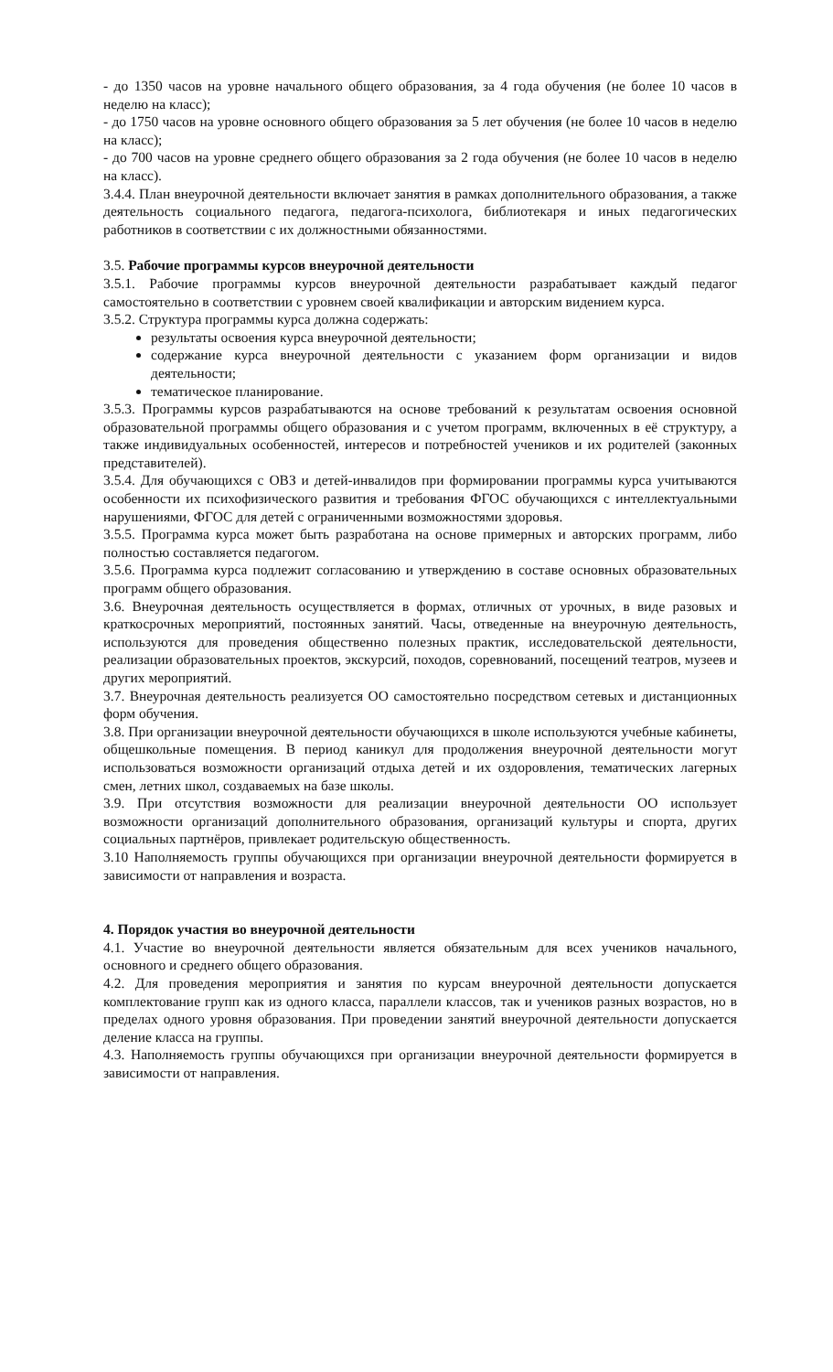- до 1350 часов на уровне начального общего образования, за 4 года обучения (не более 10 часов в неделю на класс);
- до 1750 часов на уровне основного общего образования за 5 лет обучения (не более 10 часов в неделю на класс);
- до 700 часов на уровне среднего общего образования за 2 года обучения (не более 10 часов в неделю на класс).
3.4.4. План внеурочной деятельности включает занятия в рамках дополнительного образования, а также деятельность социального педагога, педагога-психолога, библиотекаря и иных педагогических работников в соответствии с их должностными обязанностями.
3.5. Рабочие программы курсов внеурочной деятельности
3.5.1. Рабочие программы курсов внеурочной деятельности разрабатывает каждый педагог самостоятельно в соответствии с уровнем своей квалификации и авторским видением курса.
3.5.2. Структура программы курса должна содержать:
результаты освоения курса внеурочной деятельности;
содержание курса внеурочной деятельности с указанием форм организации и видов деятельности;
тематическое планирование.
3.5.3. Программы курсов разрабатываются на основе требований к результатам освоения основной образовательной программы общего образования и с учетом программ, включенных в её структуру, а также индивидуальных особенностей, интересов и потребностей учеников и их родителей (законных представителей).
3.5.4. Для обучающихся с ОВЗ и детей-инвалидов при формировании программы курса учитываются особенности их психофизического развития и требования ФГОС обучающихся с интеллектуальными нарушениями, ФГОС для детей с ограниченными возможностями здоровья.
3.5.5. Программа курса может быть разработана на основе примерных и авторских программ, либо полностью составляется педагогом.
3.5.6. Программа курса подлежит согласованию и утверждению в составе основных образовательных программ общего образования.
3.6. Внеурочная деятельность осуществляется в формах, отличных от урочных, в виде разовых и краткосрочных мероприятий, постоянных занятий. Часы, отведенные на внеурочную деятельность, используются для проведения общественно полезных практик, исследовательской деятельности, реализации образовательных проектов, экскурсий, походов, соревнований, посещений театров, музеев и других мероприятий.
3.7. Внеурочная деятельность реализуется ОО самостоятельно посредством сетевых и дистанционных форм обучения.
3.8. При организации внеурочной деятельности обучающихся в школе используются учебные кабинеты, общешкольные помещения. В период каникул для продолжения внеурочной деятельности могут использоваться возможности организаций отдыха детей и их оздоровления, тематических лагерных смен, летних школ, создаваемых на базе школы.
3.9. При отсутствия возможности для реализации внеурочной деятельности ОО использует возможности организаций дополнительного образования, организаций культуры и спорта, других социальных партнёров, привлекает родительскую общественность.
3.10 Наполняемость группы обучающихся при организации внеурочной деятельности формируется в зависимости от направления и возраста.
4. Порядок участия во внеурочной деятельности
4.1. Участие во внеурочной деятельности является обязательным для всех учеников начального, основного и среднего общего образования.
4.2. Для проведения мероприятия и занятия по курсам внеурочной деятельности допускается комплектование групп как из одного класса, параллели классов, так и учеников разных возрастов, но в пределах одного уровня образования. При проведении занятий внеурочной деятельности допускается деление класса на группы.
4.3. Наполняемость группы обучающихся при организации внеурочной деятельности формируется в зависимости от направления.